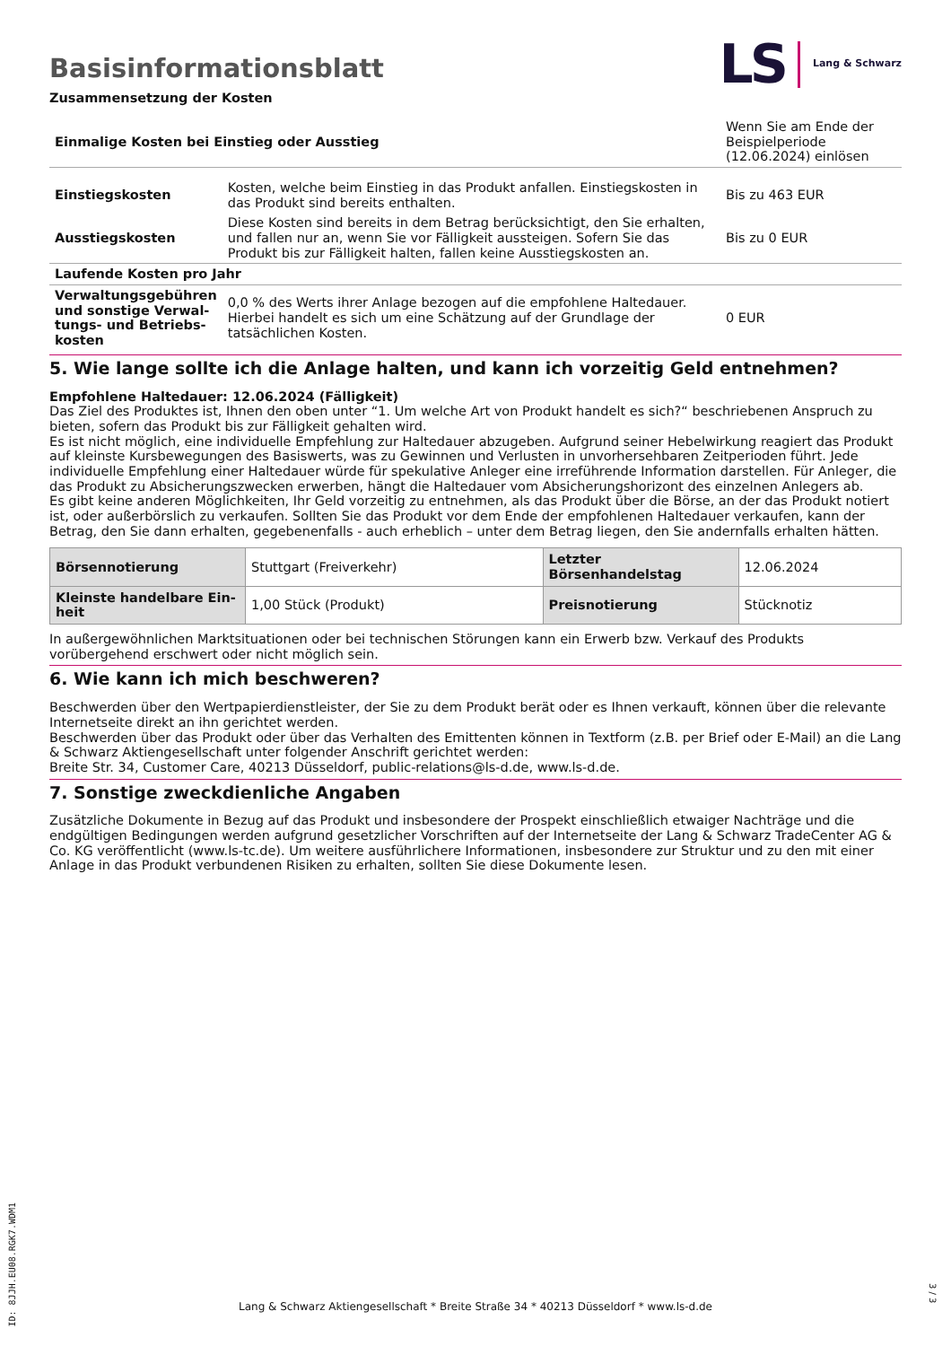Basisinformationsblatt
Zusammensetzung der Kosten
LS Lang & Schwarz
| Einmalige Kosten bei Einstieg oder Ausstieg | | Wenn Sie am Ende der Beispielperiode (12.06.2024) einlösen |
| Einstiegskosten | Kosten, welche beim Einstieg in das Produkt anfallen. Einstiegskosten in das Produkt sind bereits enthalten. | Bis zu 463 EUR |
| Ausstiegskosten | Diese Kosten sind bereits in dem Betrag berücksichtigt, den Sie erhalten, und fallen nur an, wenn Sie vor Fälligkeit aussteigen. Sofern Sie das Produkt bis zur Fälligkeit halten, fallen keine Ausstiegskosten an. | Bis zu 0 EUR |
| Laufende Kosten pro Jahr | | |
| Verwaltungsgebühren und sonstige Verwal­tungs- und Betriebs­kosten | 0,0 % des Werts ihrer Anlage bezogen auf die empfohlene Haltedauer. Hierbei handelt es sich um eine Schätzung auf der Grundlage der tatsächlichen Kosten. | 0 EUR |
5. Wie lange sollte ich die Anlage halten, und kann ich vorzeitig Geld entnehmen?
Empfohlene Haltedauer: 12.06.2024 (Fälligkeit)
Das Ziel des Produktes ist, Ihnen den oben unter “1. Um welche Art von Produkt handelt es sich?“ beschriebenen Anspruch zu bieten, sofern das Produkt bis zur Fälligkeit gehalten wird.
Es ist nicht möglich, eine individuelle Empfehlung zur Haltedauer abzugeben. Aufgrund seiner Hebelwirkung reagiert das Produkt auf kleinste Kursbewegungen des Basiswerts, was zu Gewinnen und Verlusten in unvorhersehbaren Zeitperioden führt. Jede individuelle Empfehlung einer Haltedauer würde für spekulative Anleger eine irreführende Information darstellen. Für Anleger, die das Produkt zu Absicherungszwecken erwerben, hängt die Haltedauer vom Absicherungshorizont des einzelnen Anlegers ab.
Es gibt keine anderen Möglichkeiten, Ihr Geld vorzeitig zu entnehmen, als das Produkt über die Börse, an der das Produkt notiert ist, oder außerbörslich zu verkaufen. Sollten Sie das Produkt vor dem Ende der empfohlenen Haltedauer verkaufen, kann der Betrag, den Sie dann erhalten, gegebenenfalls - auch erheblich – unter dem Betrag liegen, den Sie andernfalls erhalten hätten.
| Börsennotierung | Stuttgart (Freiverkehr) | Letzter Börsenhandelstag | 12.06.2024 |
| Kleinste handelbare Ein­heit | 1,00 Stück (Produkt) | Preisnotierung | Stücknotiz |
In außergewöhnlichen Marktsituationen oder bei technischen Störungen kann ein Erwerb bzw. Verkauf des Produkts vorübergehend erschwert oder nicht möglich sein.
6. Wie kann ich mich beschweren?
Beschwerden über den Wertpapierdienstleister, der Sie zu dem Produkt berät oder es Ihnen verkauft, können über die relevante Inter­netseite direkt an ihn gerichtet werden.
Beschwerden über das Produkt oder über das Verhalten des Emittenten können in Textform (z.B. per Brief oder E-Mail) an die Lang & Schwarz Aktiengesellschaft unter folgender Anschrift gerichtet werden:
Breite Str. 34, Customer Care, 40213 Düsseldorf, public-relations@ls-d.de, www.ls-d.de.
7. Sonstige zweckdienliche Angaben
Zusätzliche Dokumente in Bezug auf das Produkt und insbesondere der Prospekt einschließlich etwaiger Nachträge und die endgül­tigen Bedingungen werden aufgrund gesetzlicher Vorschriften auf der Internetseite der Lang & Schwarz TradeCenter AG & Co. KG ver­öffentlicht (www.ls-tc.de). Um weitere ausführlichere Informationen, insbesondere zur Struktur und zu den mit einer Anlage in das Pro­dukt verbundenen Risiken zu erhalten, sollten Sie diese Dokumente lesen.
ID: 8JJH.EU08.RGK7.WDM1
Lang & Schwarz Aktiengesellschaft * Breite Straße 34 * 40213 Düsseldorf * www.ls-d.de
3 / 3